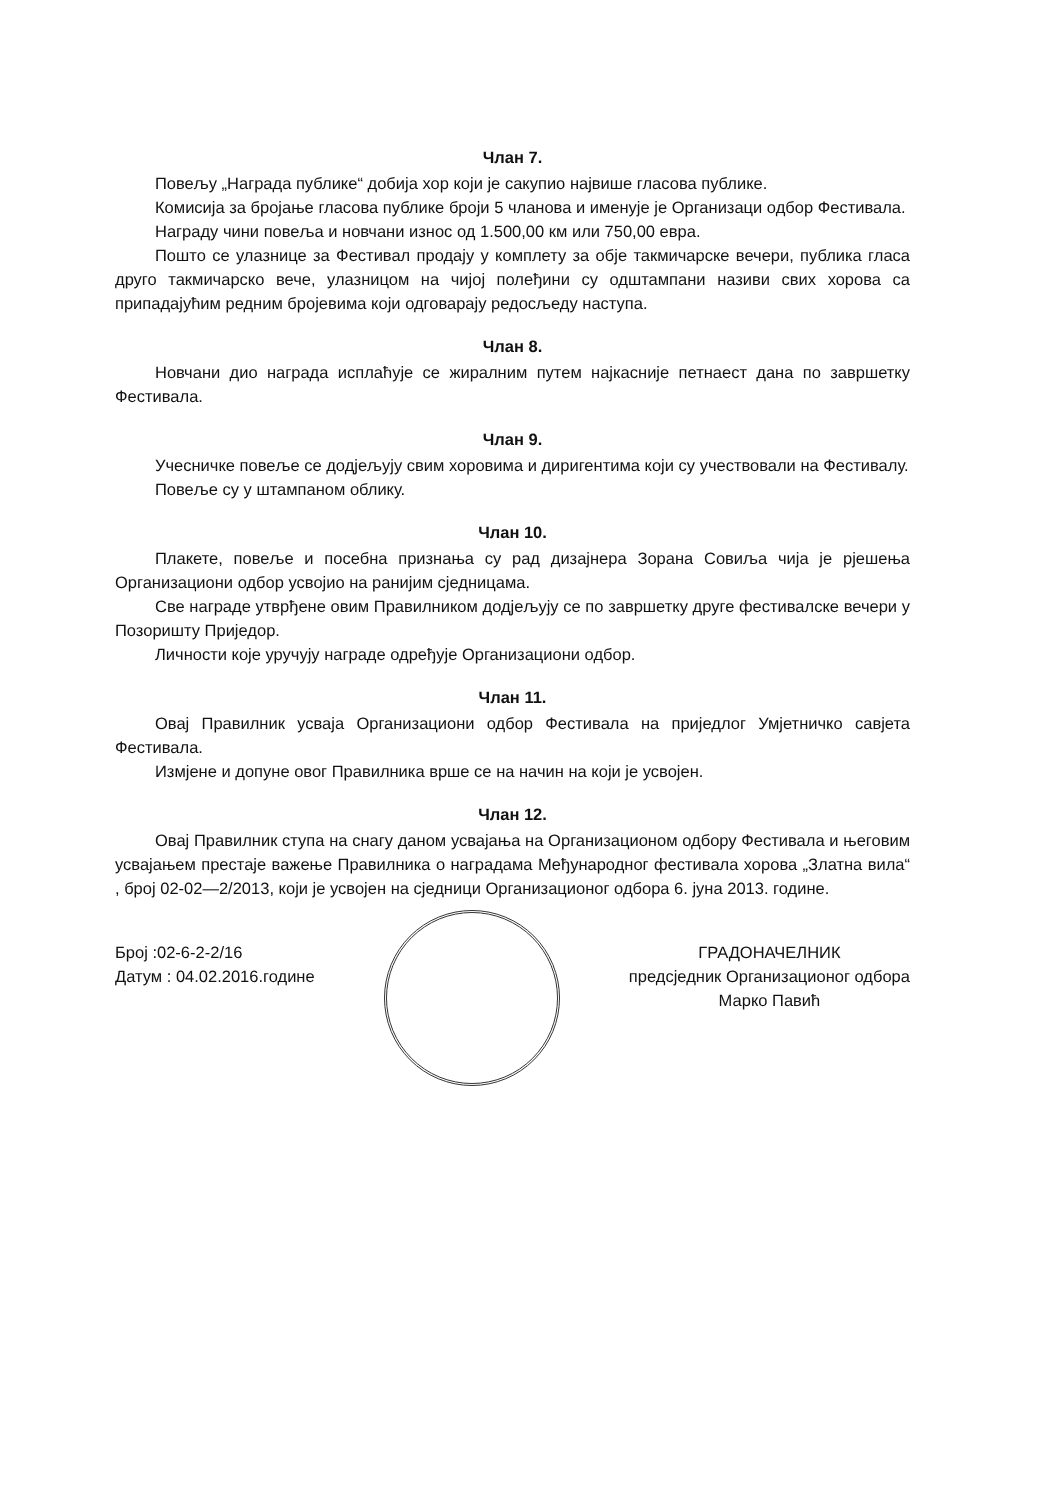Члан 7.
Повељу „Награда публике“ добија хор који је сакупио највише гласова публике.
Комисија за бројање гласова публике броји 5 чланова и именује је Организаци одбор Фестивала.
Награду чини повеља и новчани износ од 1.500,00 км или 750,00 евра.
Пошто се улазнице за Фестивал продају у комплету за обје такмичарске вечери, публика гласа друго такмичарско вече, улазницом на чијој полеђини су одштампани називи свих хорова са припадајућим редним бројевима који одговарају редосљеду наступа.
Члан 8.
Новчани дио награда исплаћује се жиралним путем најкасније петнаест дана по завршетку Фестивала.
Члан 9.
Учесничке повеље се додјељују свим хоровима и диригентима који су учествовали на Фестивалу.
Повеље су у штампаном облику.
Члан 10.
Плакете, повеље и посебна признања су рад дизајнера Зорана Совиља чија је рјешења Организациони одбор усвојио на ранијим сједницама.
Све награде утврђене овим Правилником додјељују се по завршетку друге фестивалске вечери у Позоришту Приједор.
Личности које уручују награде одређује Организациони одбор.
Члан 11.
Овај Правилник усваја Организациони одбор Фестивала на приједлог Умјетничко савјета Фестивала.
Измјене и допуне овог Правилника врше се на начин на који је усвојен.
Члан 12.
Овај Правилник ступа на снагу даном усвајања на Организационом одбору Фестивала и његовим усвајањем престаје важење Правилника о наградама Међународног фестивала хорова „Златна вила“ , број 02-02—2/2013, који је усвојен на сједници Организационог одбора 6. јуна 2013. године.
Број :02-6-2-2/16
Датум : 04.02.2016.године
ГРАДОНАЧЕЛНИК
предсједник Организационог одбора
Марко Павић